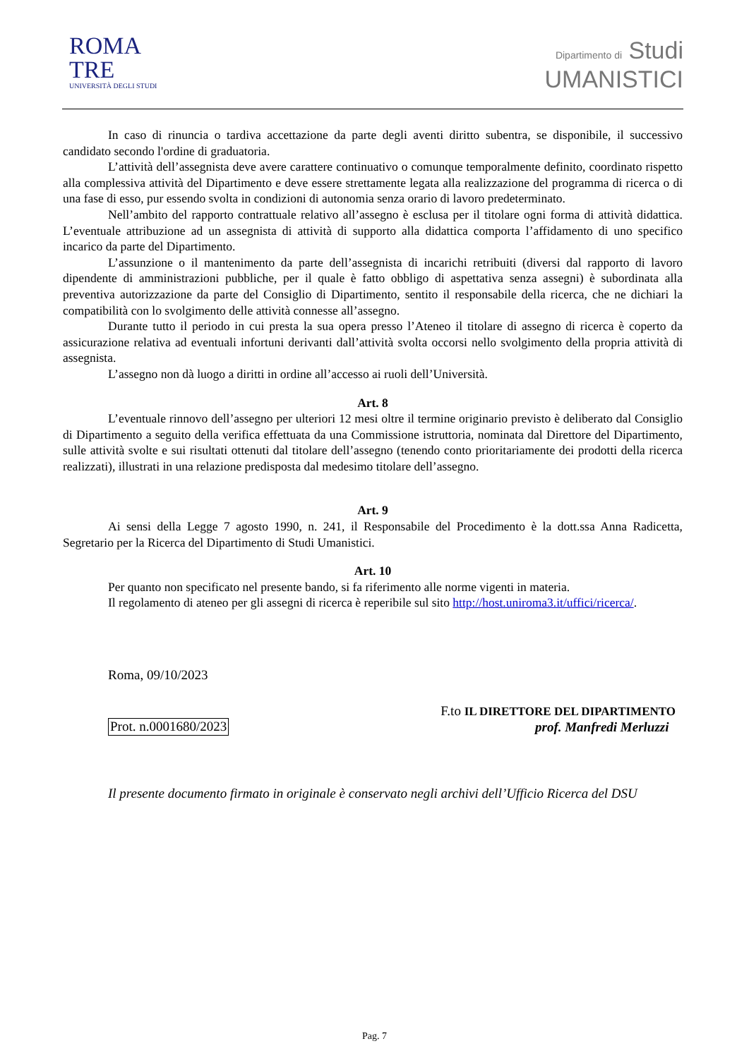ROMA
TRE
UNIVERSITÀ DEGLI STUDI
Dipartimento di Studi
UMANISTICI
In caso di rinuncia o tardiva accettazione da parte degli aventi diritto subentra, se disponibile, il successivo candidato secondo l'ordine di graduatoria.
L’attività dell’assegnista deve avere carattere continuativo o comunque temporalmente definito, coordinato rispetto alla complessiva attività del Dipartimento e deve essere strettamente legata alla realizzazione del programma di ricerca o di una fase di esso, pur essendo svolta in condizioni di autonomia senza orario di lavoro predeterminato.
Nell’ambito del rapporto contrattuale relativo all’assegno è esclusa per il titolare ogni forma di attività didattica. L’eventuale attribuzione ad un assegnista di attività di supporto alla didattica comporta l’affidamento di uno specifico incarico da parte del Dipartimento.
L’assunzione o il mantenimento da parte dell’assegnista di incarichi retribuiti (diversi dal rapporto di lavoro dipendente di amministrazioni pubbliche, per il quale è fatto obbligo di aspettativa senza assegni) è subordinata alla preventiva autorizzazione da parte del Consiglio di Dipartimento, sentito il responsabile della ricerca, che ne dichiari la compatibilità con lo svolgimento delle attività connesse all’assegno.
Durante tutto il periodo in cui presta la sua opera presso l’Ateneo il titolare di assegno di ricerca è coperto da assicurazione relativa ad eventuali infortuni derivanti dall’attività svolta occorsi nello svolgimento della propria attività di assegnista.
L’assegno non dà luogo a diritti in ordine all’accesso ai ruoli dell’Università.
Art. 8
L’eventuale rinnovo dell’assegno per ulteriori 12 mesi oltre il termine originario previsto è deliberato dal Consiglio di Dipartimento a seguito della verifica effettuata da una Commissione istruttoria, nominata dal Direttore del Dipartimento, sulle attività svolte e sui risultati ottenuti dal titolare dell’assegno (tenendo conto prioritariamente dei prodotti della ricerca realizzati), illustrati in una relazione predisposta dal medesimo titolare dell’assegno.
Art. 9
Ai sensi della Legge 7 agosto 1990, n. 241, il Responsabile del Procedimento è la dott.ssa Anna Radicetta, Segretario per la Ricerca del Dipartimento di Studi Umanistici.
Art. 10
Per quanto non specificato nel presente bando, si fa riferimento alle norme vigenti in materia.
Il regolamento di ateneo per gli assegni di ricerca è reperibile sul sito http://host.uniroma3.it/uffici/ricerca/.
Roma, 09/10/2023
Prot. n.0001680/2023
F.to IL DIRETTORE DEL DIPARTIMENTO
prof. Manfredi Merluzzi
Il presente documento firmato in originale è conservato negli archivi dell’Ufficio Ricerca del DSU
Pag. 7